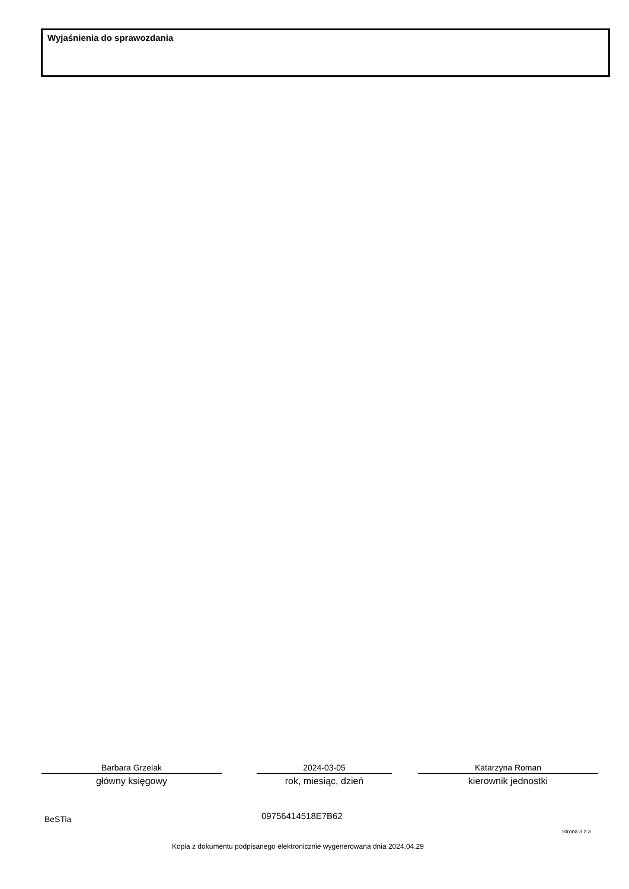Wyjaśnienia do sprawozdania
Barbara Grzelak
główny księgowy
2024-03-05
rok, miesiąc, dzień
Katarzyna Roman
kierownik jednostki
BeSTia 09756414518E7B62
Strona 3 z 3
Kopia z dokumentu podpisanego elektronicznie wygenerowana dnia 2024.04.29